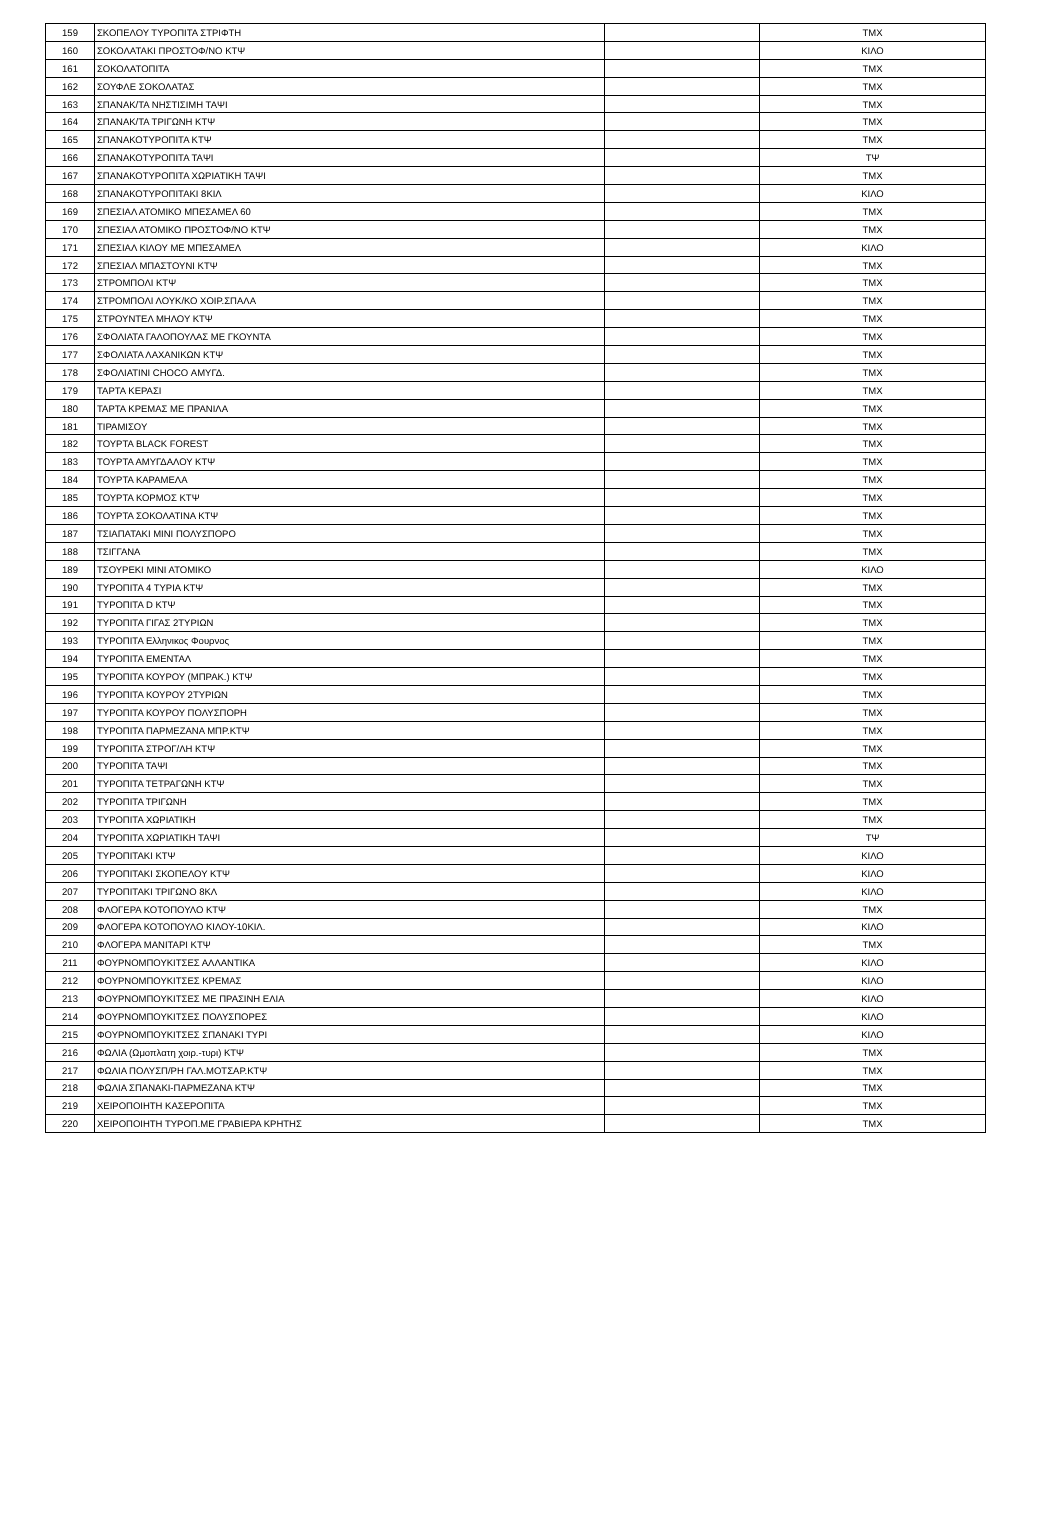| 159 | ΣΚΟΠΕΛΟΥ ΤΥΡΟΠΙΤΑ ΣΤΡΙΦΤΗ | | ΤΜΧ |
| 160 | ΣΟΚΟΛΑΤΑΚΙ ΠΡΟΣΤΟΦ/ΝΟ ΚΤΨ | | ΚΙΛΟ |
| 161 | ΣΟΚΟΛΑΤΟΠΙΤΑ | | ΤΜΧ |
| 162 | ΣΟΥΦΛΕ ΣΟΚΟΛΑΤΑΣ | | ΤΜΧ |
| 163 | ΣΠΑΝΑΚ/ΤΑ ΝΗΣΤΙΣΙΜΗ ΤΑΨΙ | | ΤΜΧ |
| 164 | ΣΠΑΝΑΚ/ΤΑ ΤΡΙΓΩΝΗ ΚΤΨ | | ΤΜΧ |
| 165 | ΣΠΑΝΑΚΟΤΥΡΟΠΙΤΑ ΚΤΨ | | ΤΜΧ |
| 166 | ΣΠΑΝΑΚΟΤΥΡΟΠΙΤΑ ΤΑΨΙ | | ΤΨ |
| 167 | ΣΠΑΝΑΚΟΤΥΡΟΠΙΤΑ ΧΩΡΙΑΤΙΚΗ ΤΑΨΙ | | ΤΜΧ |
| 168 | ΣΠΑΝΑΚΟΤΥΡΟΠΙΤΑΚΙ 8ΚΙΛ | | ΚΙΛΟ |
| 169 | ΣΠΕΣΙΑΛ ΑΤΟΜΙΚΟ ΜΠΕΣΑΜΕΛ 60 | | ΤΜΧ |
| 170 | ΣΠΕΣΙΑΛ ΑΤΟΜΙΚΟ ΠΡΟΣΤΟΦ/ΝΟ ΚΤΨ | | ΤΜΧ |
| 171 | ΣΠΕΣΙΑΛ ΚΙΛΟΥ ΜΕ ΜΠΕΣΑΜΕΛ | | ΚΙΛΟ |
| 172 | ΣΠΕΣΙΑΛ ΜΠΑΣΤΟΥΝΙ ΚΤΨ | | ΤΜΧ |
| 173 | ΣΤΡΟΜΠΟΛΙ ΚΤΨ | | ΤΜΧ |
| 174 | ΣΤΡΟΜΠΟΛΙ ΛΟΥΚ/ΚΟ ΧΟΙΡ.ΣΠΑΛΑ | | ΤΜΧ |
| 175 | ΣΤΡΟΥΝΤΕΛ ΜΗΛΟΥ ΚΤΨ | | ΤΜΧ |
| 176 | ΣΦΟΛΙΑΤΑ ΓΑΛΟΠΟΥΛΑΣ ΜΕ ΓΚΟΥΝΤΑ | | ΤΜΧ |
| 177 | ΣΦΟΛΙΑΤΑ ΛΑΧΑΝΙΚΩΝ ΚΤΨ | | ΤΜΧ |
| 178 | ΣΦΟΛΙΑΤΙΝΙ CHOCO ΑΜΥΓΔ. | | ΤΜΧ |
| 179 | ΤΑΡΤΑ ΚΕΡΑΣΙ | | ΤΜΧ |
| 180 | ΤΑΡΤΑ ΚΡΕΜΑΣ ΜΕ ΠΡΑΝΙΛΑ | | ΤΜΧ |
| 181 | ΤΙΡΑΜΙΣΟΥ | | ΤΜΧ |
| 182 | ΤΟΥΡΤΑ BLACK FOREST | | ΤΜΧ |
| 183 | ΤΟΥΡΤΑ ΑΜΥΓΔΑΛΟΥ ΚΤΨ | | ΤΜΧ |
| 184 | ΤΟΥΡΤΑ ΚΑΡΑΜΕΛΑ | | ΤΜΧ |
| 185 | ΤΟΥΡΤΑ ΚΟΡΜΟΣ ΚΤΨ | | ΤΜΧ |
| 186 | ΤΟΥΡΤΑ ΣΟΚΟΛΑΤΙΝΑ ΚΤΨ | | ΤΜΧ |
| 187 | ΤΣΙΑΠΑΤΑΚΙ ΜΙΝΙ ΠΟΛΥΣΠΟΡΟ | | ΤΜΧ |
| 188 | ΤΣΙΓΓΑΝΑ | | ΤΜΧ |
| 189 | ΤΣΟΥΡΕΚΙ ΜΙΝΙ ΑΤΟΜΙΚΟ | | ΚΙΛΟ |
| 190 | ΤΥΡΟΠΙΤΑ 4 ΤΥΡΙΑ ΚΤΨ | | ΤΜΧ |
| 191 | ΤΥΡΟΠΙΤΑ D ΚΤΨ | | ΤΜΧ |
| 192 | ΤΥΡΟΠΙΤΑ ΓΙΓΑΣ 2ΤΥΡΙΩΝ | | ΤΜΧ |
| 193 | ΤΥΡΟΠΙΤΑ Ελληνικος Φουρνος | | ΤΜΧ |
| 194 | ΤΥΡΟΠΙΤΑ ΕΜΕΝΤΑΛ | | ΤΜΧ |
| 195 | ΤΥΡΟΠΙΤΑ ΚΟΥΡΟΥ (ΜΠΡΑΚ.) ΚΤΨ | | ΤΜΧ |
| 196 | ΤΥΡΟΠΙΤΑ ΚΟΥΡΟΥ 2ΤΥΡΙΩΝ | | ΤΜΧ |
| 197 | ΤΥΡΟΠΙΤΑ ΚΟΥΡΟΥ ΠΟΛΥΣΠΟΡΗ | | ΤΜΧ |
| 198 | ΤΥΡΟΠΙΤΑ ΠΑΡΜΕΖΑΝΑ ΜΠΡ.ΚΤΨ | | ΤΜΧ |
| 199 | ΤΥΡΟΠΙΤΑ ΣΤΡΟΓ/ΛΗ ΚΤΨ | | ΤΜΧ |
| 200 | ΤΥΡΟΠΙΤΑ ΤΑΨΙ | | ΤΜΧ |
| 201 | ΤΥΡΟΠΙΤΑ ΤΕΤΡΑΓΩΝΗ ΚΤΨ | | ΤΜΧ |
| 202 | ΤΥΡΟΠΙΤΑ ΤΡΙΓΩΝΗ | | ΤΜΧ |
| 203 | ΤΥΡΟΠΙΤΑ ΧΩΡΙΑΤΙΚΗ | | ΤΜΧ |
| 204 | ΤΥΡΟΠΙΤΑ ΧΩΡΙΑΤΙΚΗ ΤΑΨΙ | | ΤΨ |
| 205 | ΤΥΡΟΠΙΤΑΚΙ ΚΤΨ | | ΚΙΛΟ |
| 206 | ΤΥΡΟΠΙΤΑΚΙ ΣΚΟΠΕΛΟΥ ΚΤΨ | | ΚΙΛΟ |
| 207 | ΤΥΡΟΠΙΤΑΚΙ ΤΡΙΓΩΝΟ 8ΚΛ | | ΚΙΛΟ |
| 208 | ΦΛΟΓΕΡΑ ΚΟΤΟΠΟΥΛΟ ΚΤΨ | | ΤΜΧ |
| 209 | ΦΛΟΓΕΡΑ ΚΟΤΟΠΟΥΛΟ ΚΙΛΟΥ-10ΚΙΛ. | | ΚΙΛΟ |
| 210 | ΦΛΟΓΕΡΑ ΜΑΝΙΤΑΡΙ ΚΤΨ | | ΤΜΧ |
| 211 | ΦΟΥΡΝΟΜΠΟΥΚΙΤΣΕΣ ΑΛΛΑΝΤΙΚΑ | | ΚΙΛΟ |
| 212 | ΦΟΥΡΝΟΜΠΟΥΚΙΤΣΕΣ ΚΡΕΜΑΣ | | ΚΙΛΟ |
| 213 | ΦΟΥΡΝΟΜΠΟΥΚΙΤΣΕΣ ΜΕ ΠΡΑΣΙΝΗ ΕΛΙΑ | | ΚΙΛΟ |
| 214 | ΦΟΥΡΝΟΜΠΟΥΚΙΤΣΕΣ ΠΟΛΥΣΠΟΡΕΣ | | ΚΙΛΟ |
| 215 | ΦΟΥΡΝΟΜΠΟΥΚΙΤΣΕΣ ΣΠΑΝΑΚΙ ΤΥΡΙ | | ΚΙΛΟ |
| 216 | ΦΩΛΙΑ (Ωμοπλατη χοιρ.-τυρι) ΚΤΨ | | ΤΜΧ |
| 217 | ΦΩΛΙΑ ΠΟΛΥΣΠ/ΡΗ ΓΑΛ.ΜΟΤΣΑΡ.ΚΤΨ | | ΤΜΧ |
| 218 | ΦΩΛΙΑ ΣΠΑΝΑΚΙ-ΠΑΡΜΕΖΑΝΑ ΚΤΨ | | ΤΜΧ |
| 219 | ΧΕΙΡΟΠΟΙΗΤΗ ΚΑΣΕΡΟΠΙΤΑ | | ΤΜΧ |
| 220 | ΧΕΙΡΟΠΟΙΗΤΗ ΤΥΡΟΠ.ΜΕ ΓΡΑΒΙΕΡΑ ΚΡΗΤΗΣ | | ΤΜΧ |